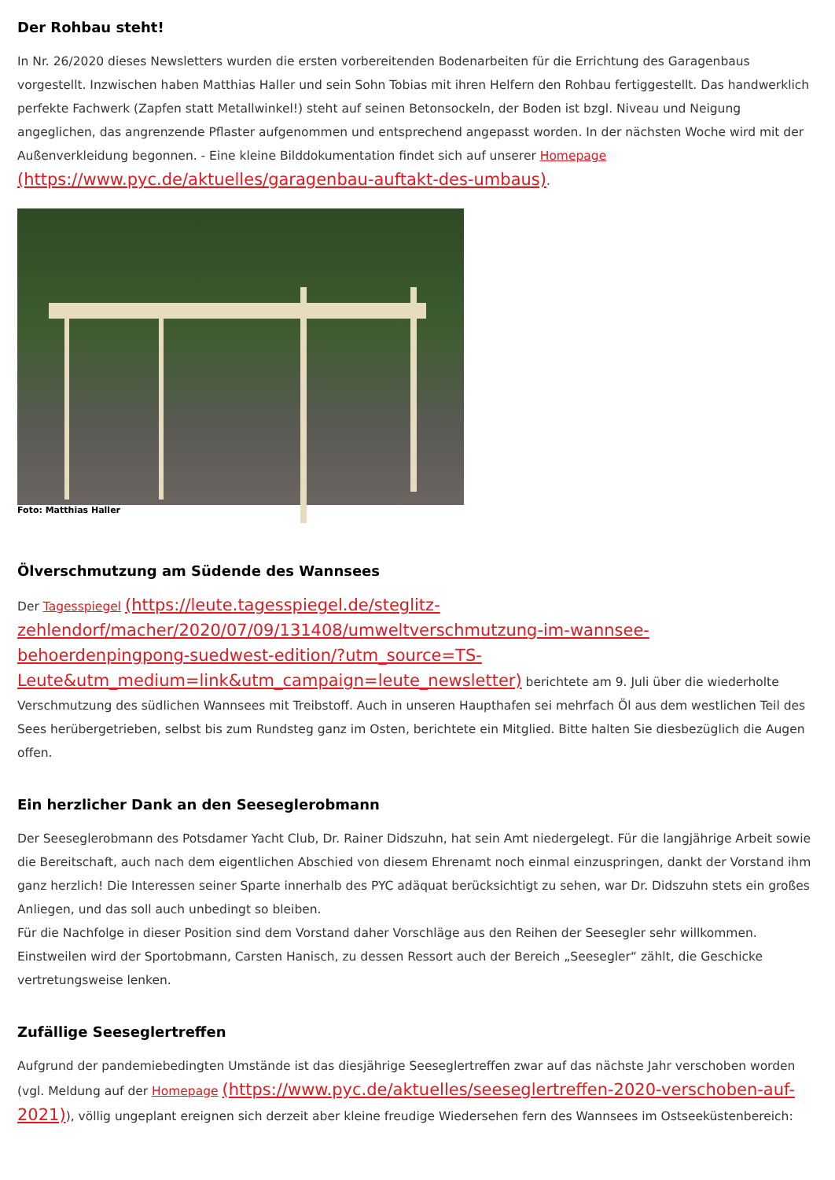Der Rohbau steht!
In Nr. 26/2020 dieses Newsletters wurden die ersten vorbereitenden Bodenarbeiten für die Errichtung des Garagenbaus vorgestellt. Inzwischen haben Matthias Haller und sein Sohn Tobias mit ihren Helfern den Rohbau fertiggestellt. Das handwerklich perfekte Fachwerk (Zapfen statt Metallwinkel!) steht auf seinen Betonsockeln, der Boden ist bzgl. Niveau und Neigung angeglichen, das angrenzende Pflaster aufgenommen und entsprechend angepasst worden. In der nächsten Woche wird mit der Außenverkleidung begonnen. - Eine kleine Bilddokumentation findet sich auf unserer Homepage (https://www.pyc.de/aktuelles/garagenbau-auftakt-des-umbaus).
Foto: Matthias Haller
Ölverschmutzung am Südende des Wannsees
Der Tagesspiegel (https://leute.tagesspiegel.de/steglitz-zehlendorf/macher/2020/07/09/131408/umweltverschmutzung-im-wannsee-behoerdenpingpong-suedwest-edition/?utm_source=TS-Leute&utm_medium=link&utm_campaign=leute_newsletter) berichtete am 9. Juli über die wiederholte Verschmutzung des südlichen Wannsees mit Treibstoff. Auch in unseren Haupthafen sei mehrfach Öl aus dem westlichen Teil des Sees herübergetrieben, selbst bis zum Rundsteg ganz im Osten, berichtete ein Mitglied. Bitte halten Sie diesbezüglich die Augen offen.
Ein herzlicher Dank an den Seeseglerobmann
Der Seeseglerobmann des Potsdamer Yacht Club, Dr. Rainer Didszuhn, hat sein Amt niedergelegt. Für die langjährige Arbeit sowie die Bereitschaft, auch nach dem eigentlichen Abschied von diesem Ehrenamt noch einmal einzuspringen, dankt der Vorstand ihm ganz herzlich! Die Interessen seiner Sparte innerhalb des PYC adäquat berücksichtigt zu sehen, war Dr. Didszuhn stets ein großes Anliegen, und das soll auch unbedingt so bleiben.
Für die Nachfolge in dieser Position sind dem Vorstand daher Vorschläge aus den Reihen der Seesegler sehr willkommen. Einstweilen wird der Sportobmann, Carsten Hanisch, zu dessen Ressort auch der Bereich „Seesegler“ zählt, die Geschicke vertretungsweise lenken.
Zufällige Seeseglertreffen
Aufgrund der pandemiebedingten Umstände ist das diesjährige Seeseglertreffen zwar auf das nächste Jahr verschoben worden (vgl. Meldung auf der Homepage (https://www.pyc.de/aktuelles/seeseglertreffen-2020-verschoben-auf-2021)), völlig ungeplant ereignen sich derzeit aber kleine freudige Wiedersehen fern des Wannsees im Ostseeküstenbereich: